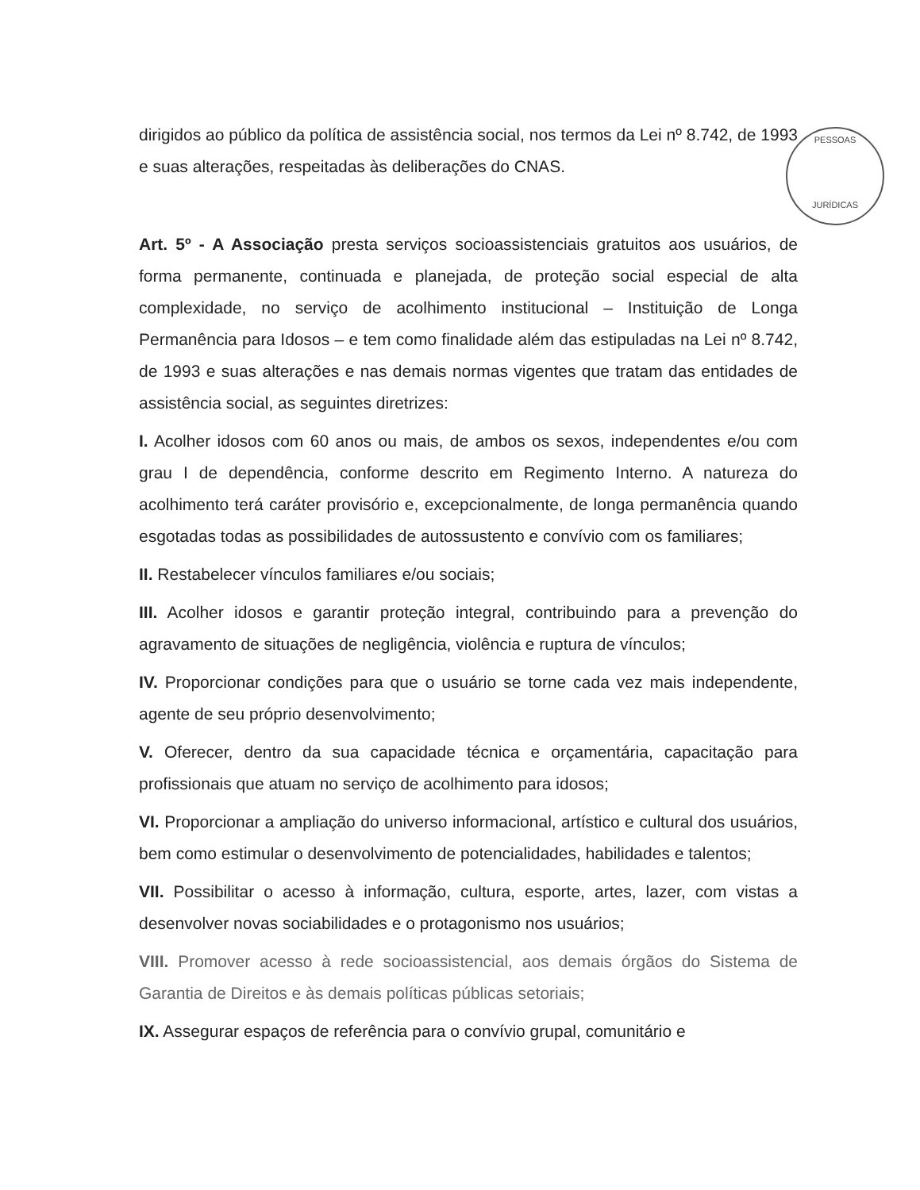PESSOAS
JURÍDICAS
dirigidos ao público da política de assistência social, nos termos da Lei nº 8.742, de 1993 e suas alterações, respeitadas às deliberações do CNAS.
Art. 5º - A Associação presta serviços socioassistenciais gratuitos aos usuários, de forma permanente, continuada e planejada, de proteção social especial de alta complexidade, no serviço de acolhimento institucional – Instituição de Longa Permanência para Idosos – e tem como finalidade além das estipuladas na Lei nº 8.742, de 1993 e suas alterações e nas demais normas vigentes que tratam das entidades de assistência social, as seguintes diretrizes:
I. Acolher idosos com 60 anos ou mais, de ambos os sexos, independentes e/ou com grau I de dependência, conforme descrito em Regimento Interno. A natureza do acolhimento terá caráter provisório e, excepcionalmente, de longa permanência quando esgotadas todas as possibilidades de autossustento e convívio com os familiares;
II. Restabelecer vínculos familiares e/ou sociais;
III. Acolher idosos e garantir proteção integral, contribuindo para a prevenção do agravamento de situações de negligência, violência e ruptura de vínculos;
IV. Proporcionar condições para que o usuário se torne cada vez mais independente, agente de seu próprio desenvolvimento;
V. Oferecer, dentro da sua capacidade técnica e orçamentária, capacitação para profissionais que atuam no serviço de acolhimento para idosos;
VI. Proporcionar a ampliação do universo informacional, artístico e cultural dos usuários, bem como estimular o desenvolvimento de potencialidades, habilidades e talentos;
VII. Possibilitar o acesso à informação, cultura, esporte, artes, lazer, com vistas a desenvolver novas sociabilidades e o protagonismo nos usuários;
VIII. Promover acesso à rede socioassistencial, aos demais órgãos do Sistema de Garantia de Direitos e às demais políticas públicas setoriais;
IX. Assegurar espaços de referência para o convívio grupal, comunitário e